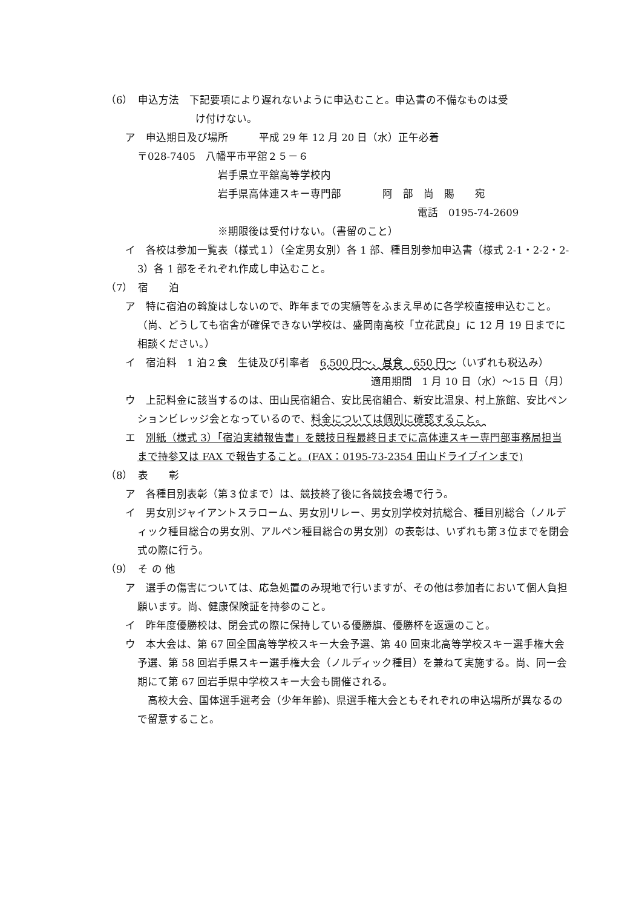（6）　申込方法　下記要項により遅れないように申込むこと。申込書の不備なものは受
け付けない。
ア　申込期日及び場所　　　平成 29 年 12 月 20 日（水）正午必着
〒028-7405　八幡平市平舘２５－６
岩手県立平舘高等学校内
岩手県高体連スキー専門部　　　　阿　部　尚　賜　　宛
電話　0195-74-2609
※期限後は受付けない。（書留のこと）
イ　各校は参加一覧表（様式１）（全定男女別）各 1 部、種目別参加申込書（様式 2-1・2-2・2-3）各 1 部をそれぞれ作成し申込むこと。
（7）　宿　　泊
ア　特に宿泊の斡旋はしないので、昨年までの実績等をふまえ早めに各学校直接申込むこと。（尚、どうしても宿舎が確保できない学校は、盛岡南高校「立花武良」に 12 月 19 日までに相談ください。）
イ　宿泊料　1 泊２食　生徒及び引率者　6,500 円～、昼食　650 円～（いずれも税込み）
適用期間　1 月 10 日（水）～15 日（月）
ウ　上記料金に該当するのは、田山民宿組合、安比民宿組合、新安比温泉、村上旅館、安比ペンションビレッジ会となっているので、料金については個別に確認すること。
エ　別紙（様式 3）「宿泊実績報告書」を競技日程最終日までに高体連スキー専門部事務局担当まで持参又は FAX で報告すること。(FAX：0195-73-2354 田山ドライブインまで)
（8）　表　　彰
ア　各種目別表彰（第３位まで）は、競技終了後に各競技会場で行う。
イ　男女別ジャイアントスラローム、男女別リレー、男女別学校対抗総合、種目別総合（ノルディック種目総合の男女別、アルペン種目総合の男女別）の表彰は、いずれも第３位までを閉会式の際に行う。
（9）　そ の 他
ア　選手の傷害については、応急処置のみ現地で行いますが、その他は参加者において個人負担願います。尚、健康保険証を持参のこと。
イ　昨年度優勝校は、閉会式の際に保持している優勝旗、優勝杯を返還のこと。
ウ　本大会は、第 67 回全国高等学校スキー大会予選、第 40 回東北高等学校スキー選手権大会予選、第 58 回岩手県スキー選手権大会（ノルディック種目）を兼ねて実施する。尚、同一会期にて第 67 回岩手県中学校スキー大会も開催される。
　高校大会、国体選手選考会（少年年齢)、県選手権大会ともそれぞれの申込場所が異なるので留意すること。